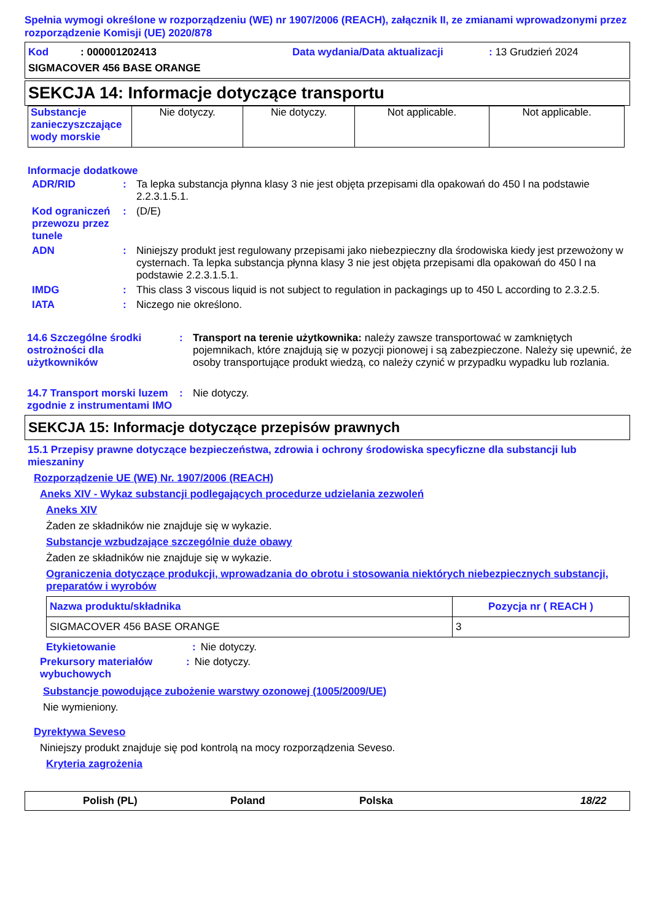Spełnia wymogi określone w rozporządzeniu (WE) nr 1907/2006 (REACH), załącznik II, ze zmianami wprowadzonymi przez rozporządzenie Komisji (UE) 2020/878
Kod : 000001202413 Data wydania/Data aktualizacji: 13 Grudzień 2024
SIGMACOVER 456 BASE ORANGE
SEKCJA 14: Informacje dotyczące transportu
| Substancje zanieczyszczające wody morskie | Nie dotyczy. | Nie dotyczy. | Not applicable. | Not applicable. |
Informacje dodatkowe
| ADR/RID | : | Ta lepka substancja płynna klasy 3 nie jest objęta przepisami dla opakowań do 450 l na podstawie 2.2.3.1.5.1. |
| Kod ograniczeń przewozu przez tunele | : | (D/E) |
| ADN | : | Niniejszy produkt jest regulowany przepisami jako niebezpieczny dla środowiska kiedy jest przewożony w cysternach. Ta lepka substancja płynna klasy 3 nie jest objęta przepisami dla opakowań do 450 l na podstawie 2.2.3.1.5.1. |
| IMDG | : | This class 3 viscous liquid is not subject to regulation in packagings up to 450 L according to 2.3.2.5. |
| IATA | : | Niczego nie określono. |
| 14.6 Szczególne środki ostrożności dla użytkowników | : | Transport na terenie użytkownika: należy zawsze transportować w zamkniętych pojemnikach, które znajdują się w pozycji pionowej i są zabezpieczone. Należy się upewnić, że osoby transportujące produkt wiedzą, co należy czynić w przypadku wypadku lub rozlania. |
| 14.7 Transport morski luzem zgodnie z instrumentami IMO | : | Nie dotyczy. |
SEKCJA 15: Informacje dotyczące przepisów prawnych
15.1 Przepisy prawne dotyczące bezpieczeństwa, zdrowia i ochrony środowiska specyficzne dla substancji lub mieszaniny
Rozporządzenie UE (WE) Nr. 1907/2006 (REACH)
Aneks XIV - Wykaz substancji podlegających procedurze udzielania zezwoleń
Aneks XIV
Żaden ze składników nie znajduje się w wykazie.
Substancje wzbudzające szczególnie duże obawy
Żaden ze składników nie znajduje się w wykazie.
Ograniczenia dotyczące produkcji, wprowadzania do obrotu i stosowania niektórych niebezpiecznych substancji, preparatów i wyrobów
| Nazwa produktu/składnika | Pozycja nr ( REACH ) |
| --- | --- |
| SIGMACOVER 456 BASE ORANGE | 3 |
| Etykietowanie | : | Nie dotyczy. |
| Prekursory materiałów wybuchowych | : | Nie dotyczy. |
Substancje powodujące zubożenie warstwy ozonowej (1005/2009/UE)
Nie wymieniony.
Dyrektywa Seveso
Niniejszy produkt znajduje się pod kontrolą na mocy rozporządzenia Seveso.
Kryteria zagrożenia
Polish (PL) Poland Polska 18/22